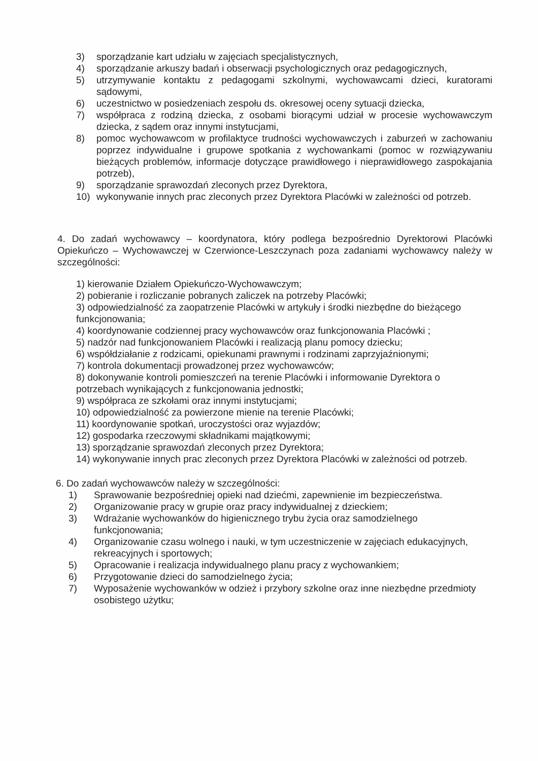3) sporządzanie kart udziału w zajęciach specjalistycznych,
4) sporządzanie arkuszy badań i obserwacji psychologicznych oraz pedagogicznych,
5) utrzymywanie kontaktu z pedagogami szkolnymi, wychowawcami dzieci, kuratorami sądowymi,
6) uczestnictwo w posiedzeniach zespołu ds. okresowej oceny sytuacji dziecka,
7) współpraca z rodziną dziecka, z osobami biorącymi udział w procesie wychowawczym dziecka, z sądem oraz innymi instytucjami,
8) pomoc wychowawcom w profilaktyce trudności wychowawczych i zaburzeń w zachowaniu poprzez indywidualne i grupowe spotkania z wychowankami (pomoc w rozwiązywaniu bieżących problemów, informacje dotyczące prawidłowego i nieprawidłowego zaspokajania potrzeb),
9) sporządzanie sprawozdań zleconych przez Dyrektora,
10) wykonywanie innych prac zleconych przez Dyrektora Placówki w zależności od potrzeb.
4. Do zadań wychowawcy – koordynatora, który podlega bezpośrednio Dyrektorowi Placówki Opiekuńczo – Wychowawczej w Czerwionce-Leszczynach poza zadaniami wychowawcy należy w szczególności:
1) kierowanie Działem Opiekuńczo-Wychowawczym;
2) pobieranie i rozliczanie pobranych zaliczek na potrzeby Placówki;
3) odpowiedzialność za zaopatrzenie Placówki w artykuły i środki niezbędne do bieżącego funkcjonowania;
4) koordynowanie codziennej pracy wychowawców oraz funkcjonowania Placówki ;
5) nadzór nad funkcjonowaniem Placówki i realizacją planu pomocy dziecku;
6) współdziałanie z rodzicami, opiekunami prawnymi i rodzinami zaprzyjaźnionymi;
7) kontrola dokumentacji prowadzonej przez wychowawców;
8) dokonywanie kontroli pomieszczeń na terenie Placówki i informowanie Dyrektora o potrzebach wynikających z funkcjonowania jednostki;
9) współpraca ze szkołami oraz innymi instytucjami;
10) odpowiedzialność za powierzone mienie na terenie Placówki;
11) koordynowanie spotkań, uroczystości oraz wyjazdów;
12) gospodarka rzeczowymi składnikami majątkowymi;
13) sporządzanie sprawozdań zleconych przez Dyrektora;
14) wykonywanie innych prac zleconych przez Dyrektora Placówki w zależności od potrzeb.
6. Do zadań wychowawców należy w szczególności:
1) Sprawowanie bezpośredniej opieki nad dziećmi, zapewnienie im bezpieczeństwa.
2) Organizowanie pracy w grupie oraz pracy indywidualnej z dzieckiem;
3) Wdrażanie wychowanków do higienicznego trybu życia oraz samodzielnego funkcjonowania;
4) Organizowanie czasu wolnego i nauki, w tym uczestniczenie w zajęciach edukacyjnych, rekreacyjnych i sportowych;
5) Opracowanie i realizacja indywidualnego planu pracy z wychowankiem;
6) Przygotowanie dzieci do samodzielnego życia;
7) Wyposażenie wychowanków w odzież i przybory szkolne oraz inne niezbędne przedmioty osobistego użytku;